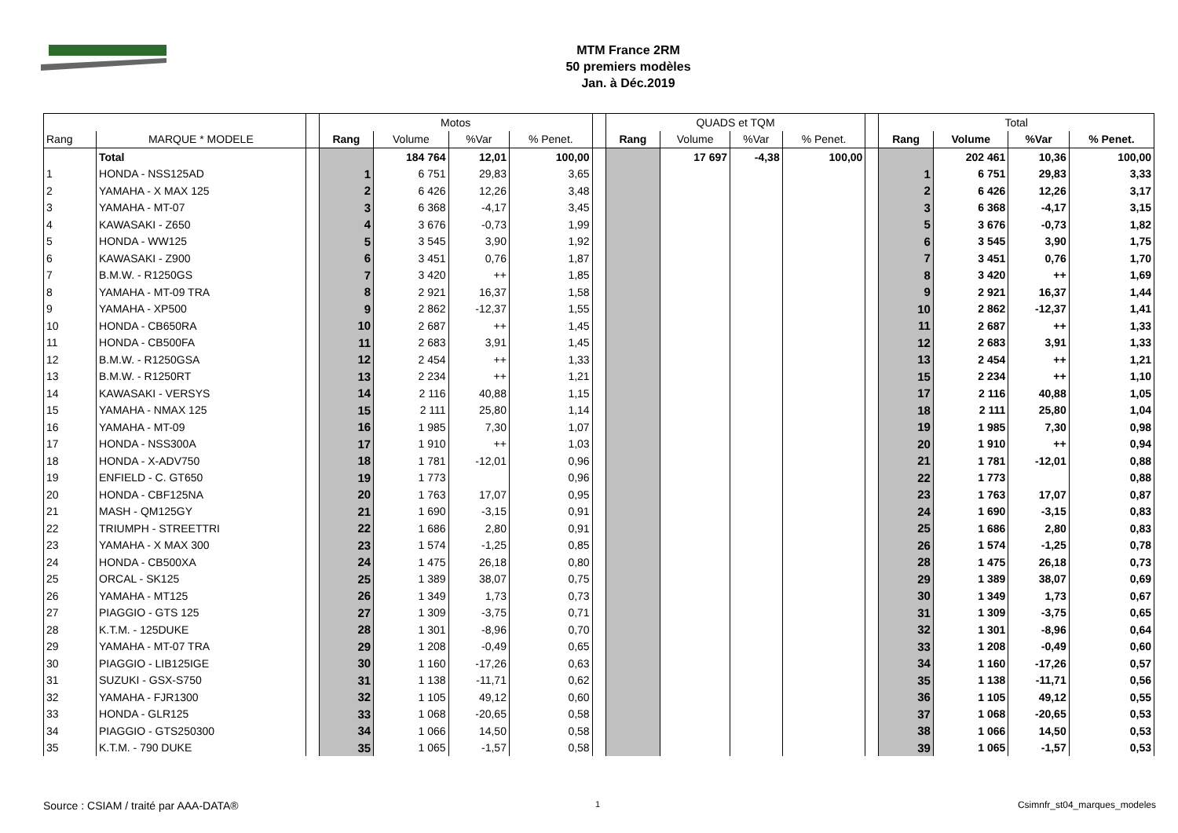MTM France 2RM
50 premiers modèles
Jan. à Déc.2019
| | | | Motos | | | | | QUADS et TQM | | | | | Total | | | |
| --- | --- | --- | --- | --- | --- | --- | --- | --- | --- | --- | --- | --- | --- | --- | --- | --- |
| Rang | MARQUE * MODELE | | Rang | Volume | %Var | % Penet. | | Rang | Volume | %Var | % Penet. | | Rang | Volume | %Var | % Penet. |
| | Total | | | 184 764 | 12,01 | 100,00 | | | 17 697 | -4,38 | 100,00 | | | 202 461 | 10,36 | 100,00 |
| 1 | HONDA - NSS125AD | | 1 | 6 751 | 29,83 | 3,65 | | | | | | | 1 | 6 751 | 29,83 | 3,33 |
| 2 | YAMAHA - X MAX 125 | | 2 | 6 426 | 12,26 | 3,48 | | | | | | | 2 | 6 426 | 12,26 | 3,17 |
| 3 | YAMAHA - MT-07 | | 3 | 6 368 | -4,17 | 3,45 | | | | | | | 3 | 6 368 | -4,17 | 3,15 |
| 4 | KAWASAKI - Z650 | | 4 | 3 676 | -0,73 | 1,99 | | | | | | | 5 | 3 676 | -0,73 | 1,82 |
| 5 | HONDA - WW125 | | 5 | 3 545 | 3,90 | 1,92 | | | | | | | 6 | 3 545 | 3,90 | 1,75 |
| 6 | KAWASAKI - Z900 | | 6 | 3 451 | 0,76 | 1,87 | | | | | | | 7 | 3 451 | 0,76 | 1,70 |
| 7 | B.M.W. - R1250GS | | 7 | 3 420 | ++ | 1,85 | | | | | | | 8 | 3 420 | ++ | 1,69 |
| 8 | YAMAHA - MT-09 TRA | | 8 | 2 921 | 16,37 | 1,58 | | | | | | | 9 | 2 921 | 16,37 | 1,44 |
| 9 | YAMAHA - XP500 | | 9 | 2 862 | -12,37 | 1,55 | | | | | | | 10 | 2 862 | -12,37 | 1,41 |
| 10 | HONDA - CB650RA | | 10 | 2 687 | ++ | 1,45 | | | | | | | 11 | 2 687 | ++ | 1,33 |
| 11 | HONDA - CB500FA | | 11 | 2 683 | 3,91 | 1,45 | | | | | | | 12 | 2 683 | 3,91 | 1,33 |
| 12 | B.M.W. - R1250GSA | | 12 | 2 454 | ++ | 1,33 | | | | | | | 13 | 2 454 | ++ | 1,21 |
| 13 | B.M.W. - R1250RT | | 13 | 2 234 | ++ | 1,21 | | | | | | | 15 | 2 234 | ++ | 1,10 |
| 14 | KAWASAKI - VERSYS | | 14 | 2 116 | 40,88 | 1,15 | | | | | | | 17 | 2 116 | 40,88 | 1,05 |
| 15 | YAMAHA - NMAX 125 | | 15 | 2 111 | 25,80 | 1,14 | | | | | | | 18 | 2 111 | 25,80 | 1,04 |
| 16 | YAMAHA - MT-09 | | 16 | 1 985 | 7,30 | 1,07 | | | | | | | 19 | 1 985 | 7,30 | 0,98 |
| 17 | HONDA - NSS300A | | 17 | 1 910 | ++ | 1,03 | | | | | | | 20 | 1 910 | ++ | 0,94 |
| 18 | HONDA - X-ADV750 | | 18 | 1 781 | -12,01 | 0,96 | | | | | | | 21 | 1 781 | -12,01 | 0,88 |
| 19 | ENFIELD - C. GT650 | | 19 | 1 773 | | 0,96 | | | | | | | 22 | 1 773 | | 0,88 |
| 20 | HONDA - CBF125NA | | 20 | 1 763 | 17,07 | 0,95 | | | | | | | 23 | 1 763 | 17,07 | 0,87 |
| 21 | MASH - QM125GY | | 21 | 1 690 | -3,15 | 0,91 | | | | | | | 24 | 1 690 | -3,15 | 0,83 |
| 22 | TRIUMPH - STREETTRI | | 22 | 1 686 | 2,80 | 0,91 | | | | | | | 25 | 1 686 | 2,80 | 0,83 |
| 23 | YAMAHA - X MAX 300 | | 23 | 1 574 | -1,25 | 0,85 | | | | | | | 26 | 1 574 | -1,25 | 0,78 |
| 24 | HONDA - CB500XA | | 24 | 1 475 | 26,18 | 0,80 | | | | | | | 28 | 1 475 | 26,18 | 0,73 |
| 25 | ORCAL - SK125 | | 25 | 1 389 | 38,07 | 0,75 | | | | | | | 29 | 1 389 | 38,07 | 0,69 |
| 26 | YAMAHA - MT125 | | 26 | 1 349 | 1,73 | 0,73 | | | | | | | 30 | 1 349 | 1,73 | 0,67 |
| 27 | PIAGGIO - GTS 125 | | 27 | 1 309 | -3,75 | 0,71 | | | | | | | 31 | 1 309 | -3,75 | 0,65 |
| 28 | K.T.M. - 125DUKE | | 28 | 1 301 | -8,96 | 0,70 | | | | | | | 32 | 1 301 | -8,96 | 0,64 |
| 29 | YAMAHA - MT-07 TRA | | 29 | 1 208 | -0,49 | 0,65 | | | | | | | 33 | 1 208 | -0,49 | 0,60 |
| 30 | PIAGGIO - LIB125IGE | | 30 | 1 160 | -17,26 | 0,63 | | | | | | | 34 | 1 160 | -17,26 | 0,57 |
| 31 | SUZUKI - GSX-S750 | | 31 | 1 138 | -11,71 | 0,62 | | | | | | | 35 | 1 138 | -11,71 | 0,56 |
| 32 | YAMAHA - FJR1300 | | 32 | 1 105 | 49,12 | 0,60 | | | | | | | 36 | 1 105 | 49,12 | 0,55 |
| 33 | HONDA - GLR125 | | 33 | 1 068 | -20,65 | 0,58 | | | | | | | 37 | 1 068 | -20,65 | 0,53 |
| 34 | PIAGGIO - GTS250300 | | 34 | 1 066 | 14,50 | 0,58 | | | | | | | 38 | 1 066 | 14,50 | 0,53 |
| 35 | K.T.M. - 790 DUKE | | 35 | 1 065 | -1,57 | 0,58 | | | | | | | 39 | 1 065 | -1,57 | 0,53 |
Source : CSIAM / traité par AAA-DATA®
1 Csimnfr_st04_marques_modeles